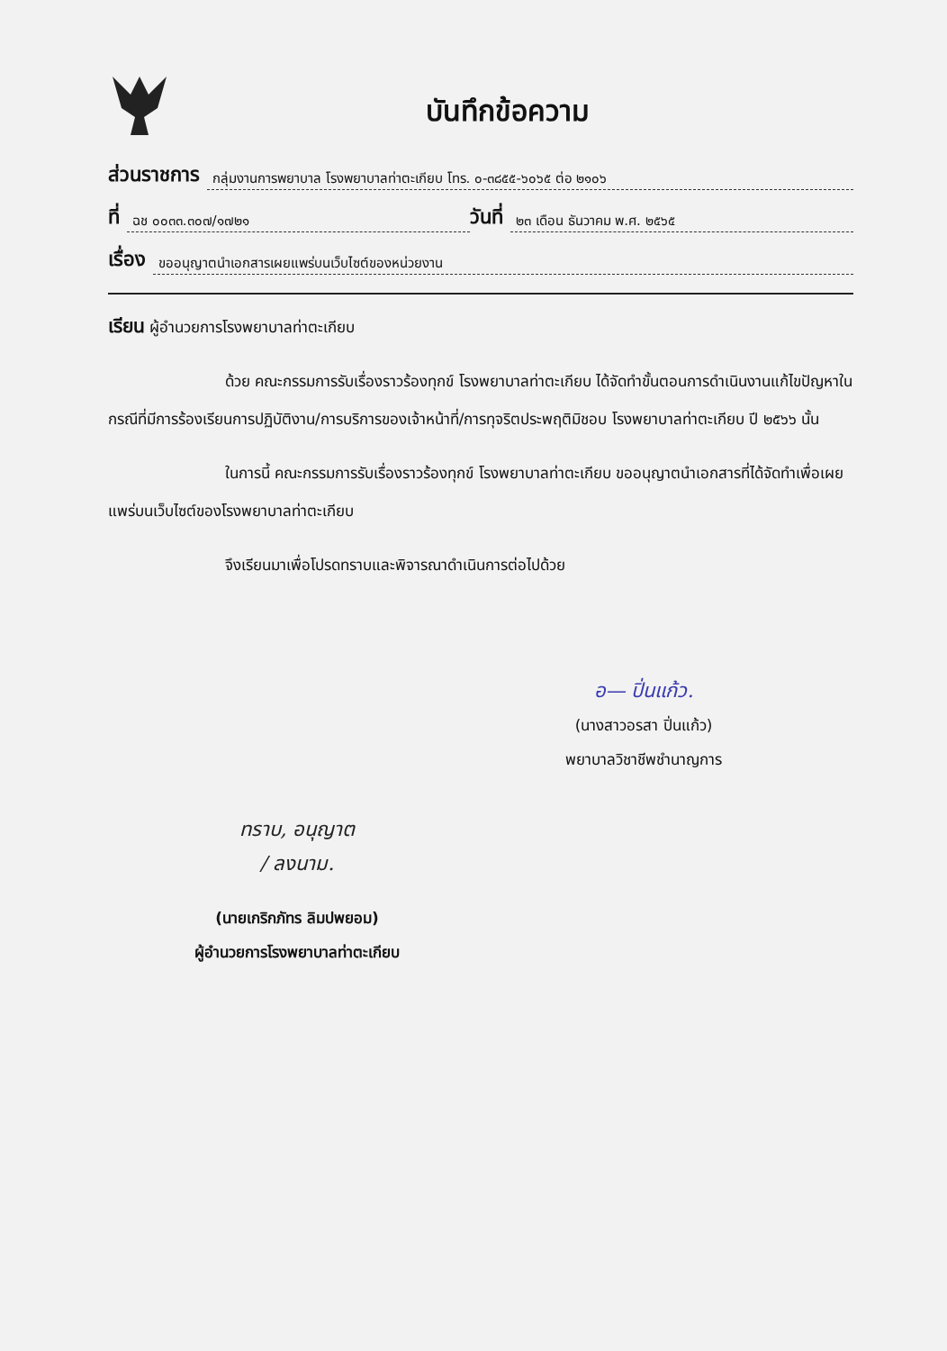บันทึกข้อความ
ส่วนราชการ กลุ่มงานการพยาบาล โรงพยาบาลท่าตะเกียบ โทร. ๐-๓๘๕๕-๖๐๖๕ ต่อ ๒๑๐๖
ที่ ฉช ๐๐๓๓.๓๐๗/๑๗๒๑ วันที่ ๒๓ เดือน ธันวาคม พ.ศ. ๒๕๖๕
เรื่อง ขออนุญาตนำเอกสารเผยแพร่บนเว็บไซต์ของหน่วยงาน
เรียน ผู้อำนวยการโรงพยาบาลท่าตะเกียบ
ด้วย คณะกรรมการรับเรื่องราวร้องทุกข์ โรงพยาบาลท่าตะเกียบ ได้จัดทำขั้นตอนการดำเนินงานแก้ไขปัญหาในกรณีที่มีการร้องเรียนการปฏิบัติงาน/การบริการของเจ้าหน้าที่/การทุจริตประพฤติมิชอบ โรงพยาบาลท่าตะเกียบ ปี ๒๕๖๖ นั้น
ในการนี้ คณะกรรมการรับเรื่องราวร้องทุกข์ โรงพยาบาลท่าตะเกียบ ขออนุญาตนำเอกสารที่ได้จัดทำเพื่อเผยแพร่บนเว็บไซต์ของโรงพยาบาลท่าตะเกียบ
จึงเรียนมาเพื่อโปรดทราบและพิจารณาดำเนินการต่อไปด้วย
อ— ปิ่นแก้ว.
(นางสาวอรสา ปิ่นแก้ว)
พยาบาลวิชาชีพชำนาญการ
ทราบ, อนุญาต
/ ลงนาม.
(นายเกริกภัทร ลิมปพยอม)
ผู้อำนวยการโรงพยาบาลท่าตะเกียบ